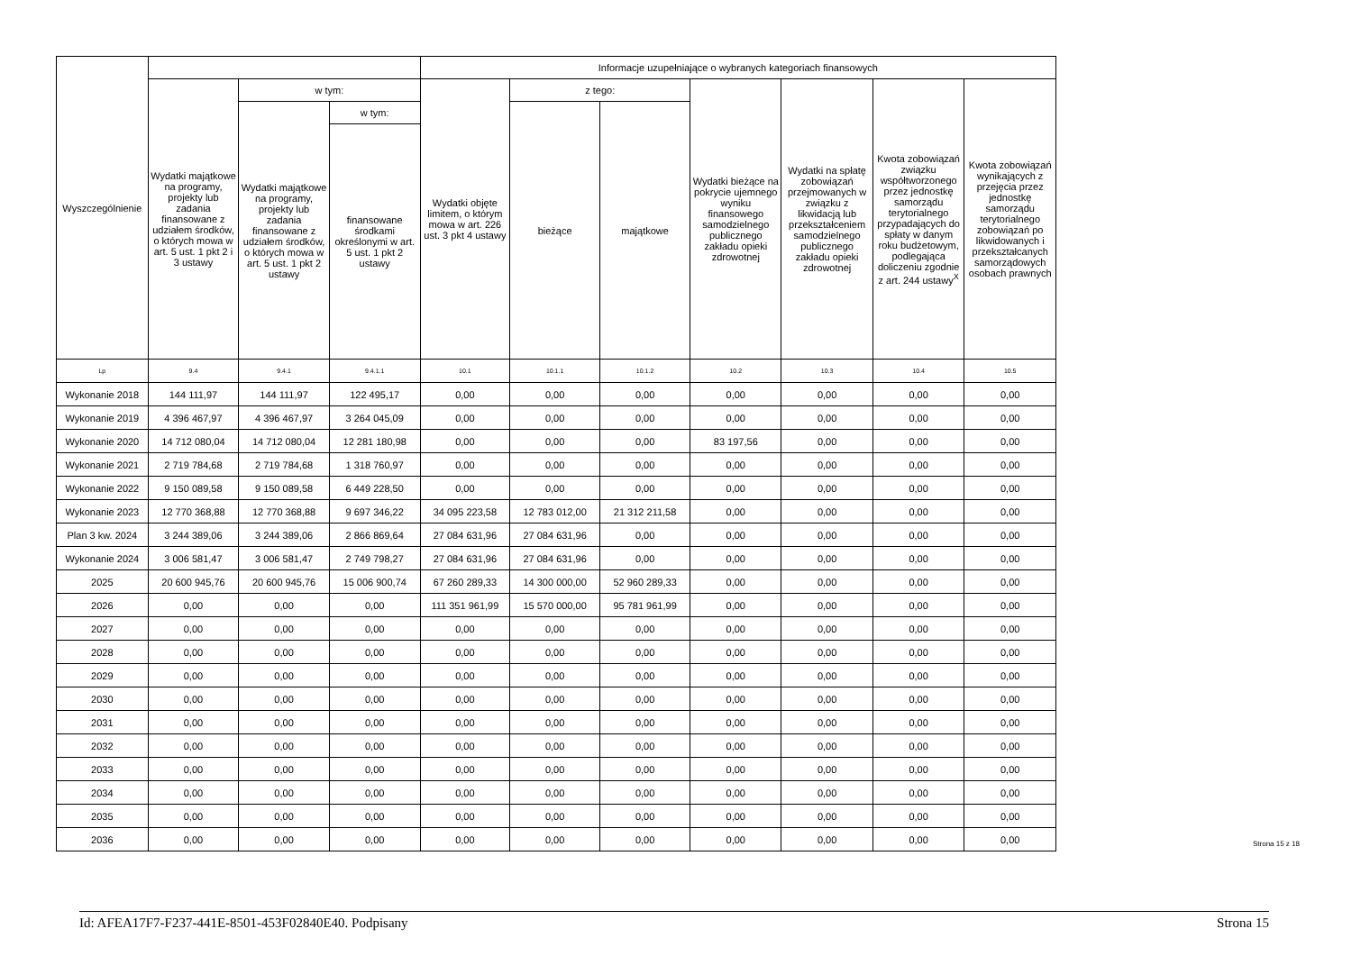| Wyszczególnienie | | | | Informacje uzupełniające o wybranych kategoriach finansowych | | | | | | |
| --- | --- | --- | --- | --- | --- | --- | --- | --- | --- | --- |
| | Wydatki majątkowe na programy, projekty lub zadania finansowane z udziałem środków, o których mowa w art. 5 ust. 1 pkt 2 i 3 ustawy | w tym: | | Wydatki objęte limitem, o którym mowa w art. 226 ust. 3 pkt 4 ustawy | z tego: | | Wydatki bieżące na pokrycie ujemnego wyniku finansowego samodzielnego publicznego zakładu opieki zdrowotnej | Wydatki na spłatę zobowiązań przejmowanych w związku z likwidacją lub przekształceniem samodzielnego publicznego zakładu opieki zdrowotnej | Kwota zobowiązań związku współtworzonego przez jednostkę samorządu terytorialnego przypadających do spłaty w danym roku budżetowym, podlegająca doliczeniu zgodnie z art. 244 ustawy<sup>X</sup> | Kwota zobowiązań wynikających z przejęcia przez jednostkę samorządu terytorialnego zobowiązań po likwidowanych i przekształcanych samorządowych osobach prawnych |
| | | Wydatki majątkowe na programy, projekty lub zadania finansowane z udziałem środków, o których mowa w art. 5 ust. 1 pkt 2 ustawy | w tym: | | bieżące | majątkowe | | | | |
| | | | finansowane środkami określonymi w art. 5 ust. 1 pkt 2 ustawy | | | | | | | |
| Lp | 9.4 | 9.4.1 | 9.4.1.1 | 10.1 | 10.1.1 | 10.1.2 | 10.2 | 10.3 | 10.4 | 10.5 |
| Wykonanie 2018 | 144 111,97 | 144 111,97 | 122 495,17 | 0,00 | 0,00 | 0,00 | 0,00 | 0,00 | 0,00 | 0,00 |
| Wykonanie 2019 | 4 396 467,97 | 4 396 467,97 | 3 264 045,09 | 0,00 | 0,00 | 0,00 | 0,00 | 0,00 | 0,00 | 0,00 |
| Wykonanie 2020 | 14 712 080,04 | 14 712 080,04 | 12 281 180,98 | 0,00 | 0,00 | 0,00 | 83 197,56 | 0,00 | 0,00 | 0,00 |
| Wykonanie 2021 | 2 719 784,68 | 2 719 784,68 | 1 318 760,97 | 0,00 | 0,00 | 0,00 | 0,00 | 0,00 | 0,00 | 0,00 |
| Wykonanie 2022 | 9 150 089,58 | 9 150 089,58 | 6 449 228,50 | 0,00 | 0,00 | 0,00 | 0,00 | 0,00 | 0,00 | 0,00 |
| Wykonanie 2023 | 12 770 368,88 | 12 770 368,88 | 9 697 346,22 | 34 095 223,58 | 12 783 012,00 | 21 312 211,58 | 0,00 | 0,00 | 0,00 | 0,00 |
| Plan 3 kw. 2024 | 3 244 389,06 | 3 244 389,06 | 2 866 869,64 | 27 084 631,96 | 27 084 631,96 | 0,00 | 0,00 | 0,00 | 0,00 | 0,00 |
| Wykonanie 2024 | 3 006 581,47 | 3 006 581,47 | 2 749 798,27 | 27 084 631,96 | 27 084 631,96 | 0,00 | 0,00 | 0,00 | 0,00 | 0,00 |
| 2025 | 20 600 945,76 | 20 600 945,76 | 15 006 900,74 | 67 260 289,33 | 14 300 000,00 | 52 960 289,33 | 0,00 | 0,00 | 0,00 | 0,00 |
| 2026 | 0,00 | 0,00 | 0,00 | 111 351 961,99 | 15 570 000,00 | 95 781 961,99 | 0,00 | 0,00 | 0,00 | 0,00 |
| 2027 | 0,00 | 0,00 | 0,00 | 0,00 | 0,00 | 0,00 | 0,00 | 0,00 | 0,00 | 0,00 |
| 2028 | 0,00 | 0,00 | 0,00 | 0,00 | 0,00 | 0,00 | 0,00 | 0,00 | 0,00 | 0,00 |
| 2029 | 0,00 | 0,00 | 0,00 | 0,00 | 0,00 | 0,00 | 0,00 | 0,00 | 0,00 | 0,00 |
| 2030 | 0,00 | 0,00 | 0,00 | 0,00 | 0,00 | 0,00 | 0,00 | 0,00 | 0,00 | 0,00 |
| 2031 | 0,00 | 0,00 | 0,00 | 0,00 | 0,00 | 0,00 | 0,00 | 0,00 | 0,00 | 0,00 |
| 2032 | 0,00 | 0,00 | 0,00 | 0,00 | 0,00 | 0,00 | 0,00 | 0,00 | 0,00 | 0,00 |
| 2033 | 0,00 | 0,00 | 0,00 | 0,00 | 0,00 | 0,00 | 0,00 | 0,00 | 0,00 | 0,00 |
| 2034 | 0,00 | 0,00 | 0,00 | 0,00 | 0,00 | 0,00 | 0,00 | 0,00 | 0,00 | 0,00 |
| 2035 | 0,00 | 0,00 | 0,00 | 0,00 | 0,00 | 0,00 | 0,00 | 0,00 | 0,00 | 0,00 |
| 2036 | 0,00 | 0,00 | 0,00 | 0,00 | 0,00 | 0,00 | 0,00 | 0,00 | 0,00 | 0,00 |
Strona 15 z 18
Id: AFEA17F7-F237-441E-8501-453F02840E40. Podpisany Strona 15